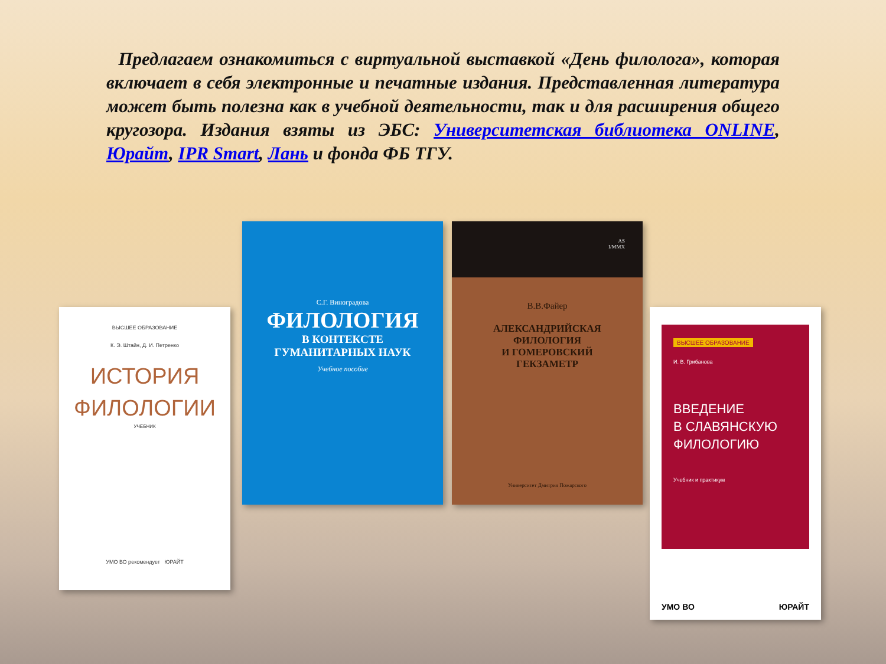Предлагаем ознакомиться с виртуальной выставкой «День филолога», которая включает в себя электронные и печатные издания. Представленная литература может быть полезна как в учебной деятельности, так и для расширения общего кругозора. Издания взяты из ЭБС: Университетская библиотека ONLINE, Юрайт, IPR Smart, Лань и фонда ФБ ТГУ.
ВЫСШЕЕ ОБРАЗОВАНИЕ
К. Э. Штайн, Д. И. Петренко
ИСТОРИЯ
ФИЛОЛОГИИ
УЧЕБНИК
УМО ВО рекомендует ЮРАЙТ
С.Г. Виноградова
ФИЛОЛОГИЯ
В КОНТЕКСТЕ
ГУМАНИТАРНЫХ НАУК
Учебное пособие
AS
I/MMX
В.В.Файер
АЛЕКСАНДРИЙСКАЯ
ФИЛОЛОГИЯ
И ГОМЕРОВСКИЙ
ГЕКЗАМЕТР
Университет Дмитрия Пожарского
ВЫСШЕЕ ОБРАЗОВАНИЕ
И. В. Грибанова
ВВЕДЕНИЕ
В СЛАВЯНСКУЮ
ФИЛОЛОГИЮ
Учебник и практикум
УМО ВО ЮРАЙТ